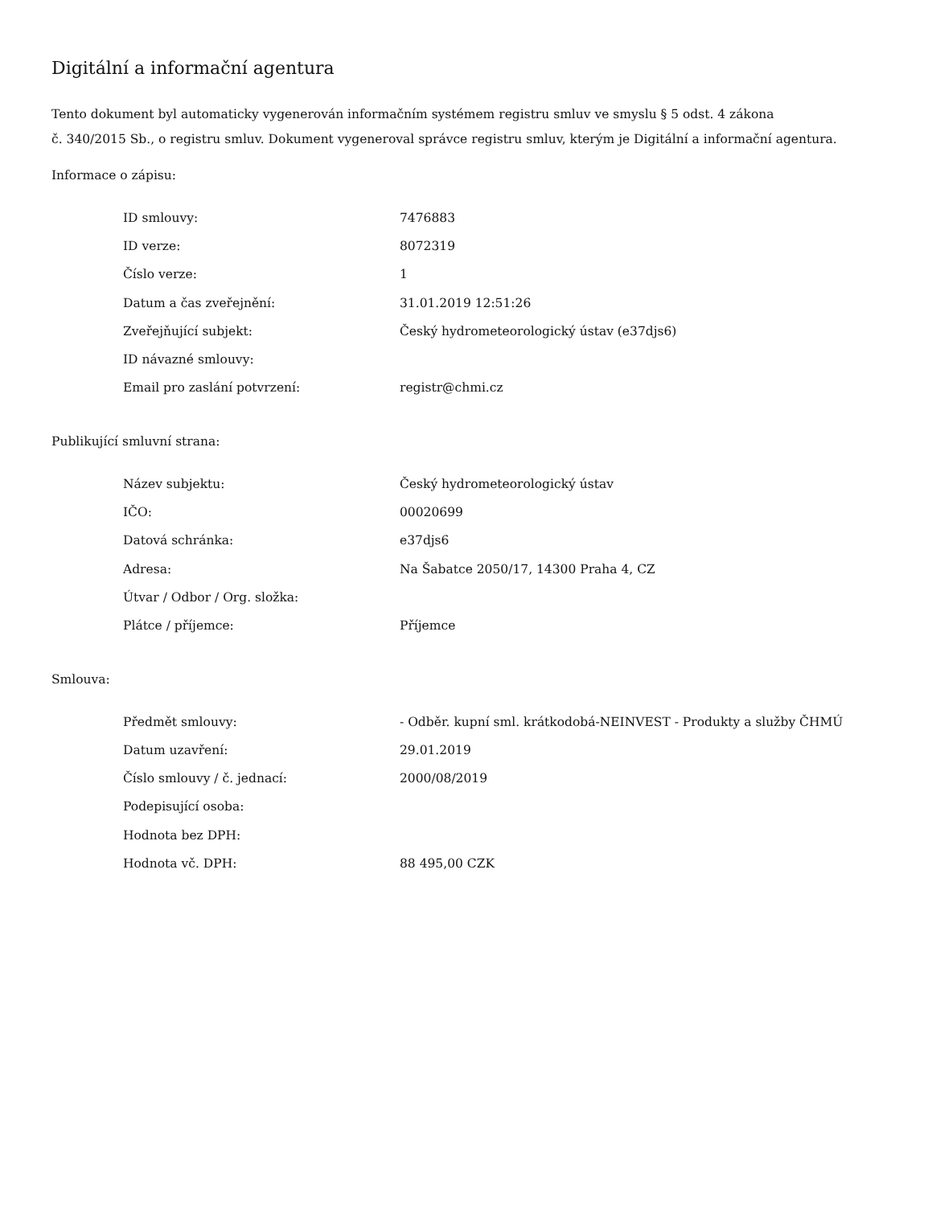Digitální a informační agentura
Tento dokument byl automaticky vygenerován informačním systémem registru smluv ve smyslu § 5 odst. 4 zákona
č. 340/2015 Sb., o registru smluv. Dokument vygeneroval správce registru smluv, kterým je Digitální a informační agentura.
Informace o zápisu:
| ID smlouvy: | 7476883 |
| ID verze: | 8072319 |
| Číslo verze: | 1 |
| Datum a čas zveřejnění: | 31.01.2019 12:51:26 |
| Zveřejňující subjekt: | Český hydrometeorologický ústav (e37djs6) |
| ID návazné smlouvy: | |
| Email pro zaslání potvrzení: | registr@chmi.cz |
Publikující smluvní strana:
| Název subjektu: | Český hydrometeorologický ústav |
| IČO: | 00020699 |
| Datová schránka: | e37djs6 |
| Adresa: | Na Šabatce 2050/17, 14300 Praha 4, CZ |
| Útvar / Odbor / Org. složka: | |
| Plátce / příjemce: | Příjemce |
Smlouva:
| Předmět smlouvy: | - Odběr. kupní sml. krátkodobá-NEINVEST - Produkty a služby ČHMÚ |
| Datum uzavření: | 29.01.2019 |
| Číslo smlouvy / č. jednací: | 2000/08/2019 |
| Podepisující osoba: | |
| Hodnota bez DPH: | |
| Hodnota vč. DPH: | 88 495,00 CZK |